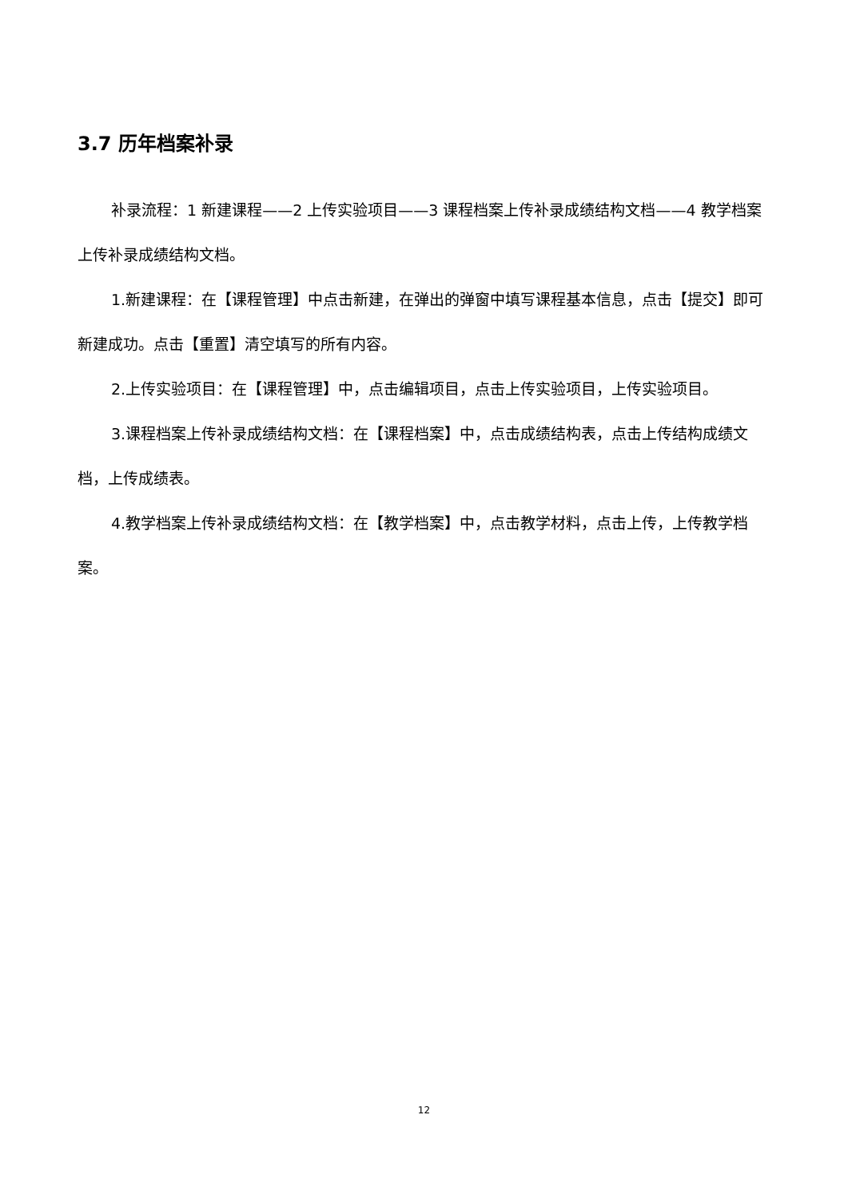3.7 历年档案补录
补录流程：1 新建课程——2 上传实验项目——3 课程档案上传补录成绩结构文档——4 教学档案上传补录成绩结构文档。
1.新建课程：在【课程管理】中点击新建，在弹出的弹窗中填写课程基本信息，点击【提交】即可新建成功。点击【重置】清空填写的所有内容。
2.上传实验项目：在【课程管理】中，点击编辑项目，点击上传实验项目，上传实验项目。
3.课程档案上传补录成绩结构文档：在【课程档案】中，点击成绩结构表，点击上传结构成绩文档，上传成绩表。
4.教学档案上传补录成绩结构文档：在【教学档案】中，点击教学材料，点击上传，上传教学档案。
12